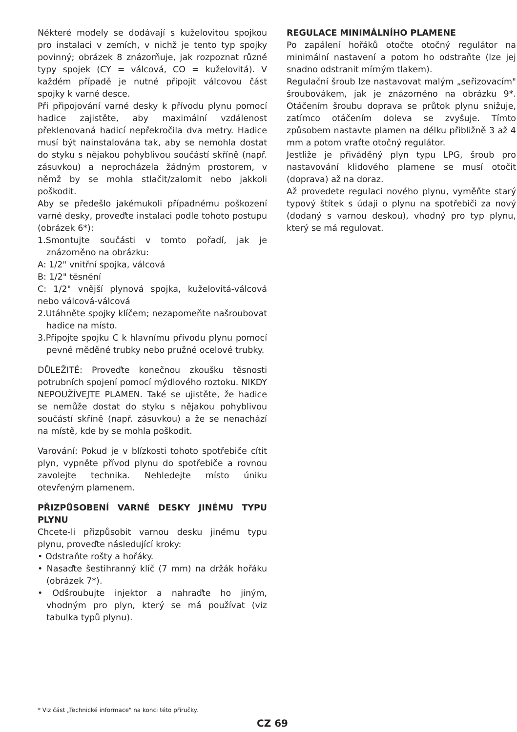Některé modely se dodávají s kuželovitou spojkou pro instalaci v zemích, v nichž je tento typ spojky povinný; obrázek 8 znázorňuje, jak rozpoznat různé typy spojek (CY = válcová, CO = kuželovitá). V každém případě je nutné připojit válcovou část spojky k varné desce.
Při připojování varné desky k přívodu plynu pomocí hadice zajistěte, aby maximální vzdálenost překlenovaná hadicí nepřekročila dva metry. Hadice musí být nainstalována tak, aby se nemohla dostat do styku s nějakou pohyblivou součástí skříně (např. zásuvkou) a neprocházela žádným prostorem, v němž by se mohla stlačit/zalomit nebo jakkoli poškodit.
Aby se předešlo jakémukoli případnému poškození varné desky, proveďte instalaci podle tohoto postupu (obrázek 6*):
1.Smontujte součásti v tomto pořadí, jak je znázorněno na obrázku:
A: 1/2" vnitřní spojka, válcová
B: 1/2" těsnění
C: 1/2" vnější plynová spojka, kuželovitá-válcová nebo válcová-válcová
2.Utáhněte spojky klíčem; nezapomeňte našroubovat hadice na místo.
3.Připojte spojku C k hlavnímu přívodu plynu pomocí pevné měděné trubky nebo pružné ocelové trubky.
DŮLEŽITÉ: Proveďte konečnou zkoušku těsnosti potrubních spojení pomocí mýdlového roztoku. NIKDY NEPOUŽÍVEJTE PLAMEN. Také se ujistěte, že hadice se nemůže dostat do styku s nějakou pohyblivou součástí skříně (např. zásuvkou) a že se nenachází na místě, kde by se mohla poškodit.
Varování: Pokud je v blízkosti tohoto spotřebiče cítit plyn, vypněte přívod plynu do spotřebiče a rovnou zavolejte technika. Nehledejte místo úniku otevřeným plamenem.
PŘIZPŮSOBENÍ VARNÉ DESKY JINÉMU TYPU PLYNU
Chcete-li přizpůsobit varnou desku jinému typu plynu, proveďte následující kroky:
• Odstraňte rošty a hořáky.
• Nasaďte šestihranný klíč (7 mm) na držák hořáku (obrázek 7*).
• Odšroubujte injektor a nahraďte ho jiným, vhodným pro plyn, který se má používat (viz tabulka typů plynu).
REGULACE MINIMÁLNÍHO PLAMENE
Po zapálení hořáků otočte otočný regulátor na minimální nastavení a potom ho odstraňte (lze jej snadno odstranit mírným tlakem).
Regulační šroub lze nastavovat malým „seřizovacím" šroubovákem, jak je znázorněno na obrázku 9*. Otáčením šroubu doprava se průtok plynu snižuje, zatímco otáčením doleva se zvyšuje. Tímto způsobem nastavte plamen na délku přibližně 3 až 4 mm a potom vraťte otočný regulátor.
Jestliže je přiváděný plyn typu LPG, šroub pro nastavování klidového plamene se musí otočit (doprava) až na doraz.
Až provedete regulaci nového plynu, vyměňte starý typový štítek s údaji o plynu na spotřebiči za nový (dodaný s varnou deskou), vhodný pro typ plynu, který se má regulovat.
* Viz část „Technické informace" na konci této příručky.
CZ 69